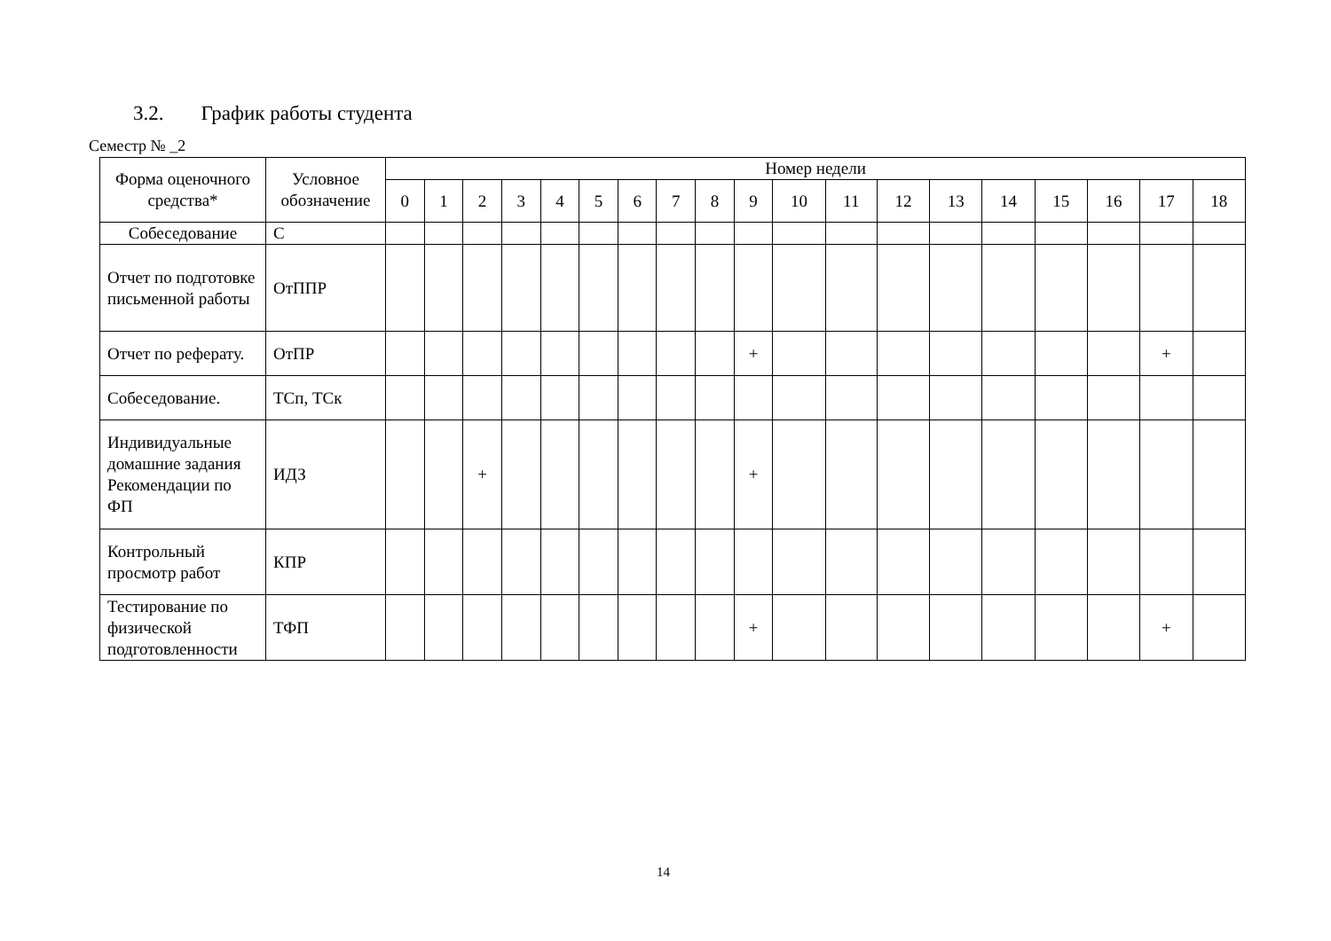3.2. График работы студента
Семестр № _2
| Форма оценочного средства* | Условное обозначение | Номер недели | | | | | | | | | | | | | | | | | | |
| --- | --- | --- | --- | --- | --- | --- | --- | --- | --- | --- | --- | --- | --- | --- | --- | --- | --- | --- | --- | --- |
| | | 0 | 1 | 2 | 3 | 4 | 5 | 6 | 7 | 8 | 9 | 10 | 11 | 12 | 13 | 14 | 15 | 16 | 17 | 18 |
| Собеседование | С | | | | | | | | | | | | | | | | | | | |
| Отчет по подготовке письменной работы | ОтППР | | | | | | | | | | | | | | | | | | | |
| Отчет по реферату. | ОтПР | | | | | | | | | | + | | | | | | | | + | |
| Собеседование. | ТСп, ТСк | | | | | | | | | | | | | | | | | | | |
| Индивидуальные домашние задания Рекомендации по ФП | ИДЗ | | | + | | | | | | | + | | | | | | | | | |
| Контрольный просмотр работ | КПР | | | | | | | | | | | | | | | | | | | |
| Тестирование по физической подготовленности | ТФП | | | | | | | | | | + | | | | | | | | + | |
14